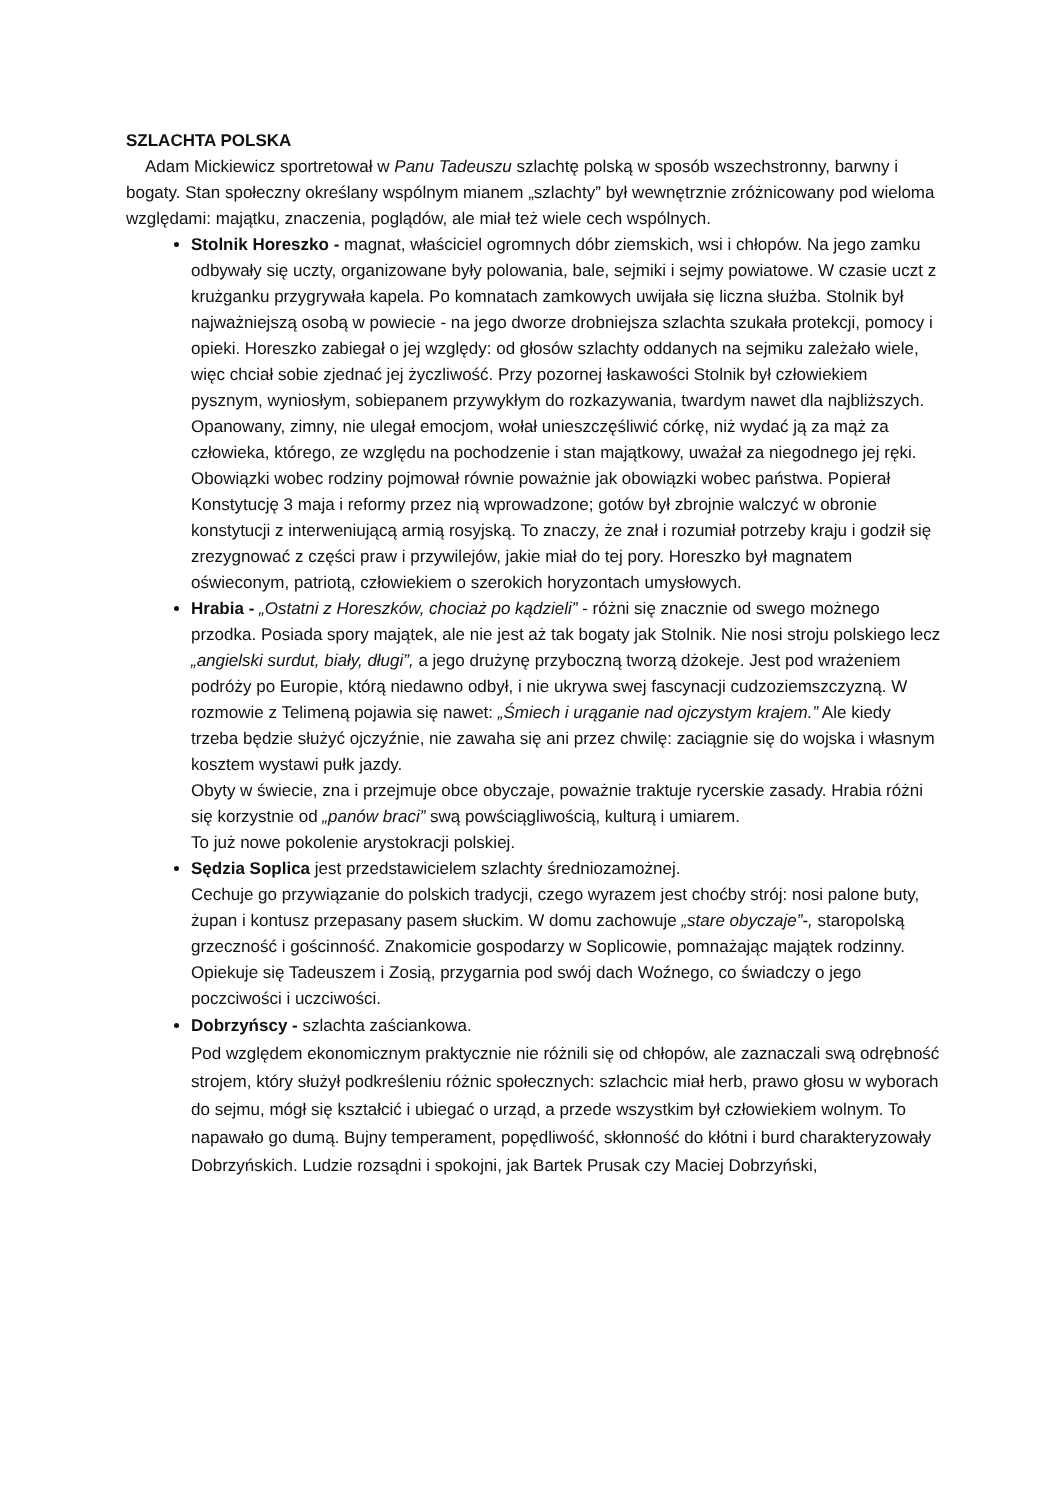SZLACHTA POLSKA
Adam Mickiewicz sportretował w Panu Tadeuszu szlachtę polską w sposób wszechstronny, barwny i bogaty. Stan społeczny określany wspólnym mianem „szlachty” był wewnętrznie zróżnicowany pod wieloma względami: majątku, znaczenia, poglądów, ale miał też wiele cech wspólnych.
Stolnik Horeszko - magnat, właściciel ogromnych dóbr ziemskich, wsi i chłopów. Na jego zamku odbywały się uczty, organizowane były polowania, bale, sejmiki i sejmy powiatowe. W czasie uczt z krużganku przygrywała kapela. Po komnatach zamkowych uwijała się liczna służba. Stolnik był najważniejszą osobą w powiecie - na jego dworze drobniejsza szlachta szukała protekcji, pomocy i opieki. Horeszko zabiegał o jej względy: od głosów szlachty oddanych na sejmiku zależało wiele, więc chciał sobie zjednać jej życzliwość. Przy pozornej łaskawości Stolnik był człowiekiem pysznym, wyniosłym, sobiepanem przywykłym do rozkazywania, twardym nawet dla najbliższych. Opanowany, zimny, nie ulegał emocjom, wołał unieszczęśliwić córkę, niż wydać ją za mąż za człowieka, którego, ze względu na pochodzenie i stan majątkowy, uważał za niegodnego jej ręki.
Obowiązki wobec rodziny pojmował równie poważnie jak obowiązki wobec państwa. Popierał Konstytucję 3 maja i reformy przez nią wprowadzone; gotów był zbrojnie walczyć w obronie konstytucji z interweniującą armią rosyjską. To znaczy, że znał i rozumiał potrzeby kraju i godził się zrezygnować z części praw i przywilejów, jakie miał do tej pory. Horeszko był magnatem oświeconym, patriotą, człowiekiem o szerokich horyzontach umysłowych.
Hrabia - „Ostatni z Horeszków, chociaż po kądzieli” - różni się znacznie od swego możnego przodka. Posiada spory majątek, ale nie jest aż tak bogaty jak Stolnik. Nie nosi stroju polskiego lecz „angielski surdut, biały, długi”, a jego drużynę przyboczną tworzą dżokeje. Jest pod wrażeniem podróży po Europie, którą niedawno odbył, i nie ukrywa swej fascynacji cudzoziemszczyzną. W rozmowie z Telimeną pojawia się nawet: „Śmiech i urąganie nad ojczystym krajem.” Ale kiedy trzeba będzie służyć ojczyźnie, nie zawaha się ani przez chwilę: zaciągnie się do wojska i własnym kosztem wystawi pułk jazdy.
Obyty w świecie, zna i przejmuje obce obyczaje, poważnie traktuje rycerskie zasady. Hrabia różni się korzystnie od „panów braci” swą powściągliwością, kulturą i umiarem.
To już nowe pokolenie arystokracji polskiej.
Sędzia Soplica jest przedstawicielem szlachty średniozamożnej.
Cechuje go przywiązanie do polskich tradycji, czego wyrazem jest choćby strój: nosi palone buty, żupan i kontusz przepasany pasem słuckim. W domu zachowuje „stare obyczaje”-, staropolską grzeczność i gościnność. Znakomicie gospodarzy w Soplicowie, pomnażając majątek rodzinny. Opiekuje się Tadeuszem i Zosią, przygarnia pod swój dach Woźnego, co świadczy o jego poczciwości i uczciwości.
Dobrzyńscy - szlachta zaściankowa.
Pod względem ekonomicznym praktycznie nie różnili się od chłopów, ale zaznaczali swą odrębność strojem, który służył podkreśleniu różnic społecznych: szlachcic miał herb, prawo głosu w wyborach do sejmu, mógł się kształcić i ubiegać o urząd, a przede wszystkim był człowiekiem wolnym. To napawało go dumą. Bujny temperament, popędliwość, skłonność do kłótni i burd charakteryzowały Dobrzyńskich. Ludzie rozsądni i spokojni, jak Bartek Prusak czy Maciej Dobrzyński,